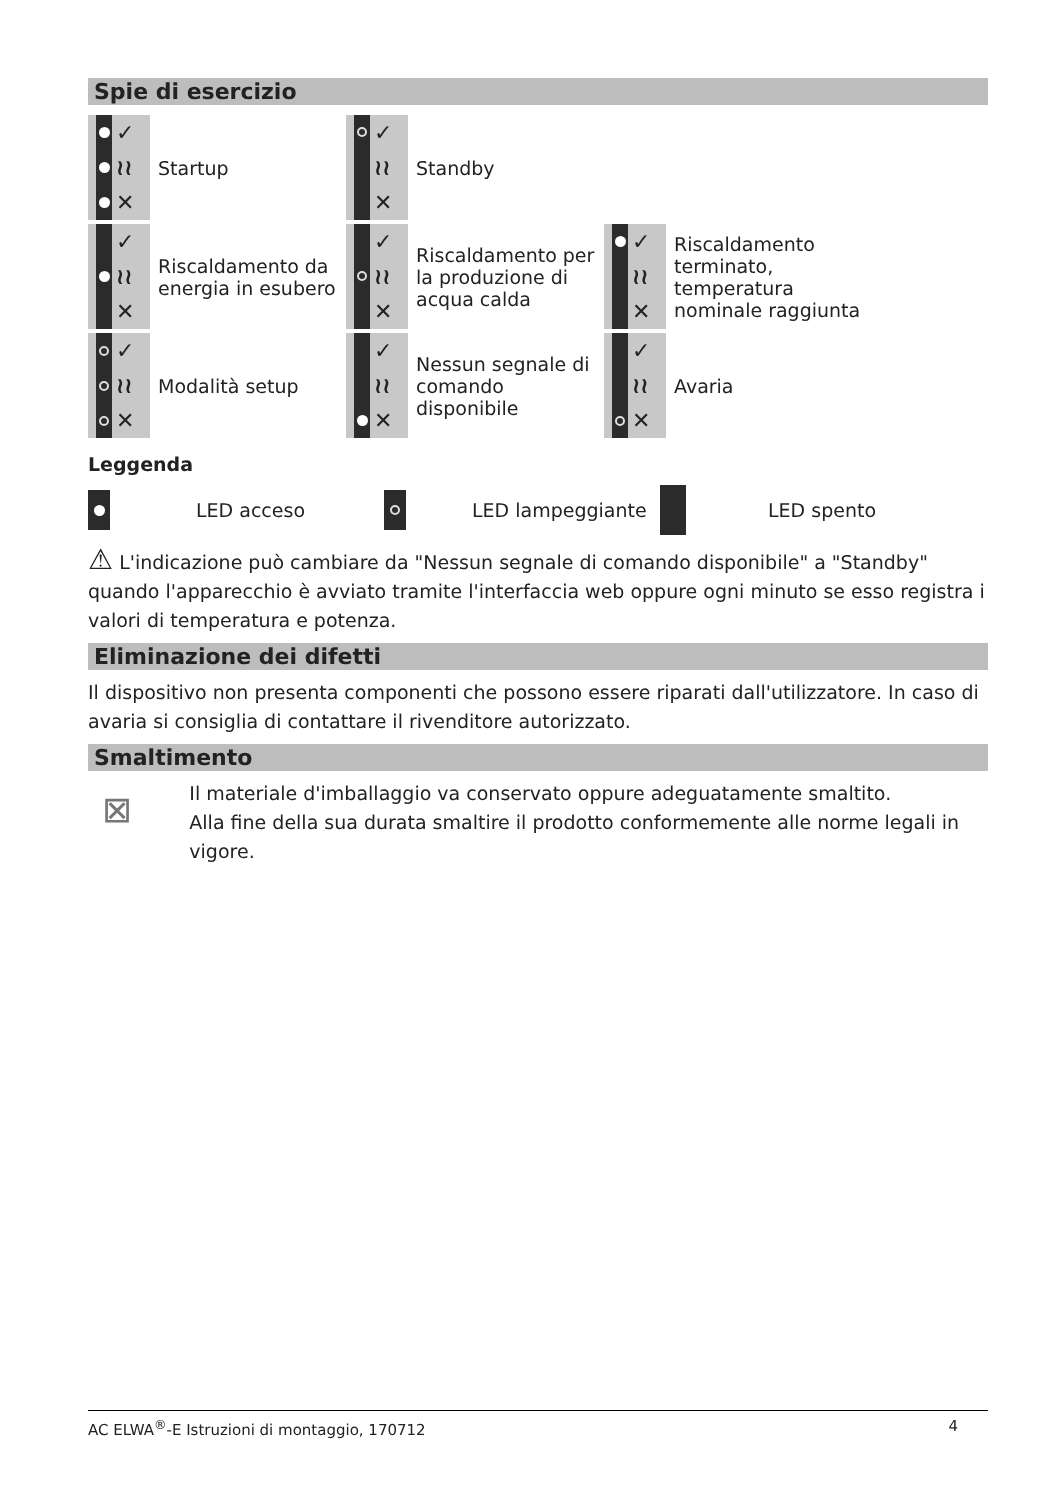Spie di esercizio
| ✓ ≀≀ ✕ | Startup | ✓ ≀≀ ✕ | Standby | | |
| ✓ ≀≀ ✕ | Riscaldamento da energia in esubero | ✓ ≀≀ ✕ | Riscaldamento per la produzione di acqua calda | ✓ ≀≀ ✕ | Riscaldamento terminato, temperatura nominale raggiunta |
| ✓ ≀≀ ✕ | Modalità setup | ✓ ≀≀ ✕ | Nessun segnale di comando disponibile | ✓ ≀≀ ✕ | Avaria |
Leggenda
| | LED acceso | | LED lampeggiante | | LED spento |
⚠ L'indicazione può cambiare da "Nessun segnale di comando disponibile" a "Standby" quando l'apparecchio è avviato tramite l'interfaccia web oppure ogni minuto se esso registra i valori di temperatura e potenza.
Eliminazione dei difetti
Il dispositivo non presenta componenti che possono essere riparati dall'utilizzatore. In caso di avaria si consiglia di contattare il rivenditore autorizzato.
Smaltimento
⊠
Il materiale d'imballaggio va conservato oppure adeguatamente smaltito.
Alla fine della sua durata smaltire il prodotto conformemente alle norme legali in vigore.
AC ELWA<sup>®</sup>-E Istruzioni di montaggio, 170712 4